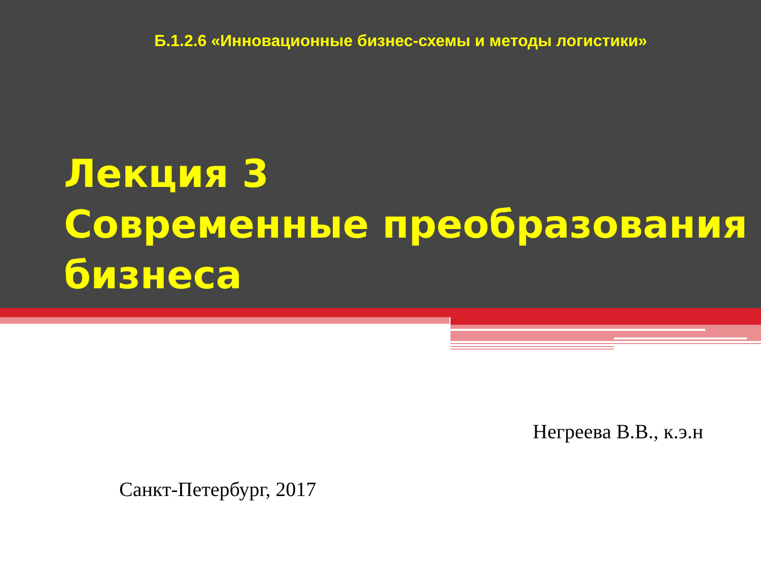Б.1.2.6 «Инновационные бизнес-схемы и методы логистики»
Лекция 3
Современные преобразования бизнеса
Негреева В.В., к.э.н
Санкт-Петербург, 2017